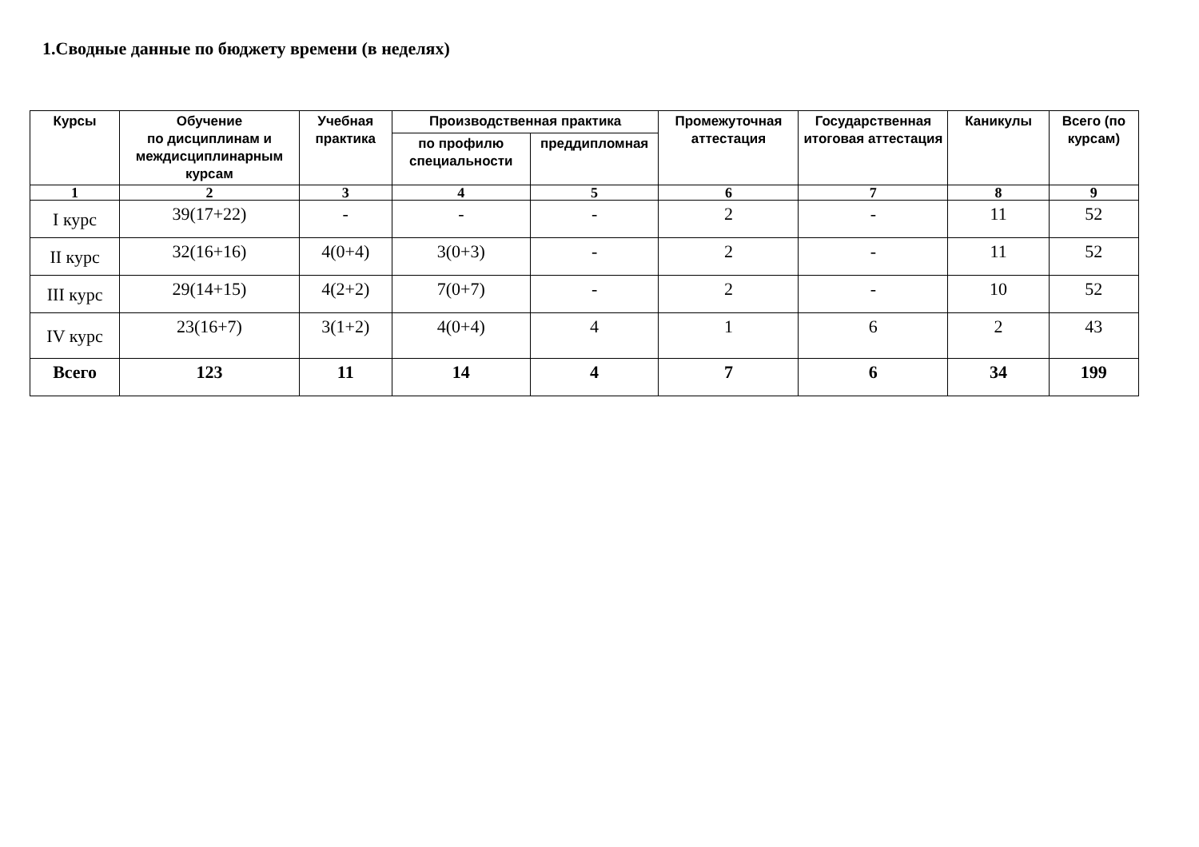1.Сводные данные по бюджету времени (в неделях)
| Курсы | Обучение по дисциплинам и междисциплинарным курсам | Учебная практика | Производственная практика | | Промежуточная аттестация | Государственная итоговая аттестация | Каникулы | Всего (по курсам) |
| --- | --- | --- | --- | --- | --- | --- | --- | --- |
| | | | по профилю специальности | преддипломная | | | | |
| 1 | 2 | 3 | 4 | 5 | 6 | 7 | 8 | 9 |
| I курс | 39(17+22) | - | - | - | 2 | - | 11 | 52 |
| II курс | 32(16+16) | 4(0+4) | 3(0+3) | - | 2 | - | 11 | 52 |
| III курс | 29(14+15) | 4(2+2) | 7(0+7) | - | 2 | - | 10 | 52 |
| IV курс | 23(16+7) | 3(1+2) | 4(0+4) | 4 | 1 | 6 | 2 | 43 |
| Всего | 123 | 11 | 14 | 4 | 7 | 6 | 34 | 199 |